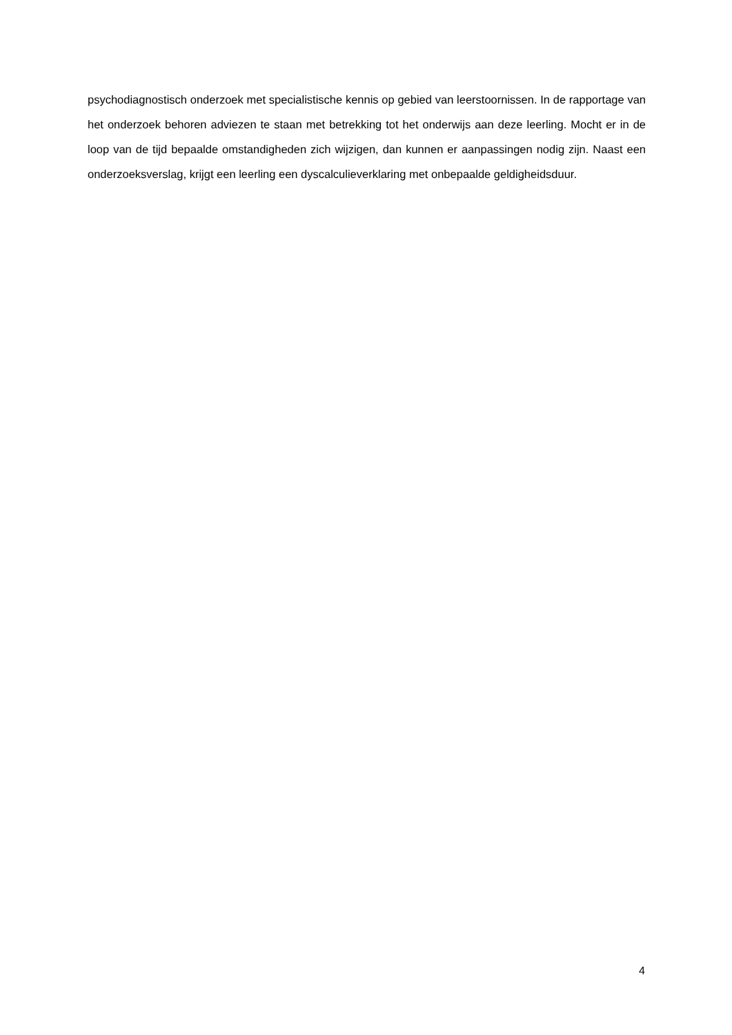psychodiagnostisch onderzoek met specialistische kennis op gebied van leerstoornissen. In de rapportage van het onderzoek behoren adviezen te staan met betrekking tot het onderwijs aan deze leerling. Mocht er in de loop van de tijd bepaalde omstandigheden zich wijzigen, dan kunnen er aanpassingen nodig zijn. Naast een onderzoeksverslag, krijgt een leerling een dyscalculieverklaring met onbepaalde geldigheidsduur.
4